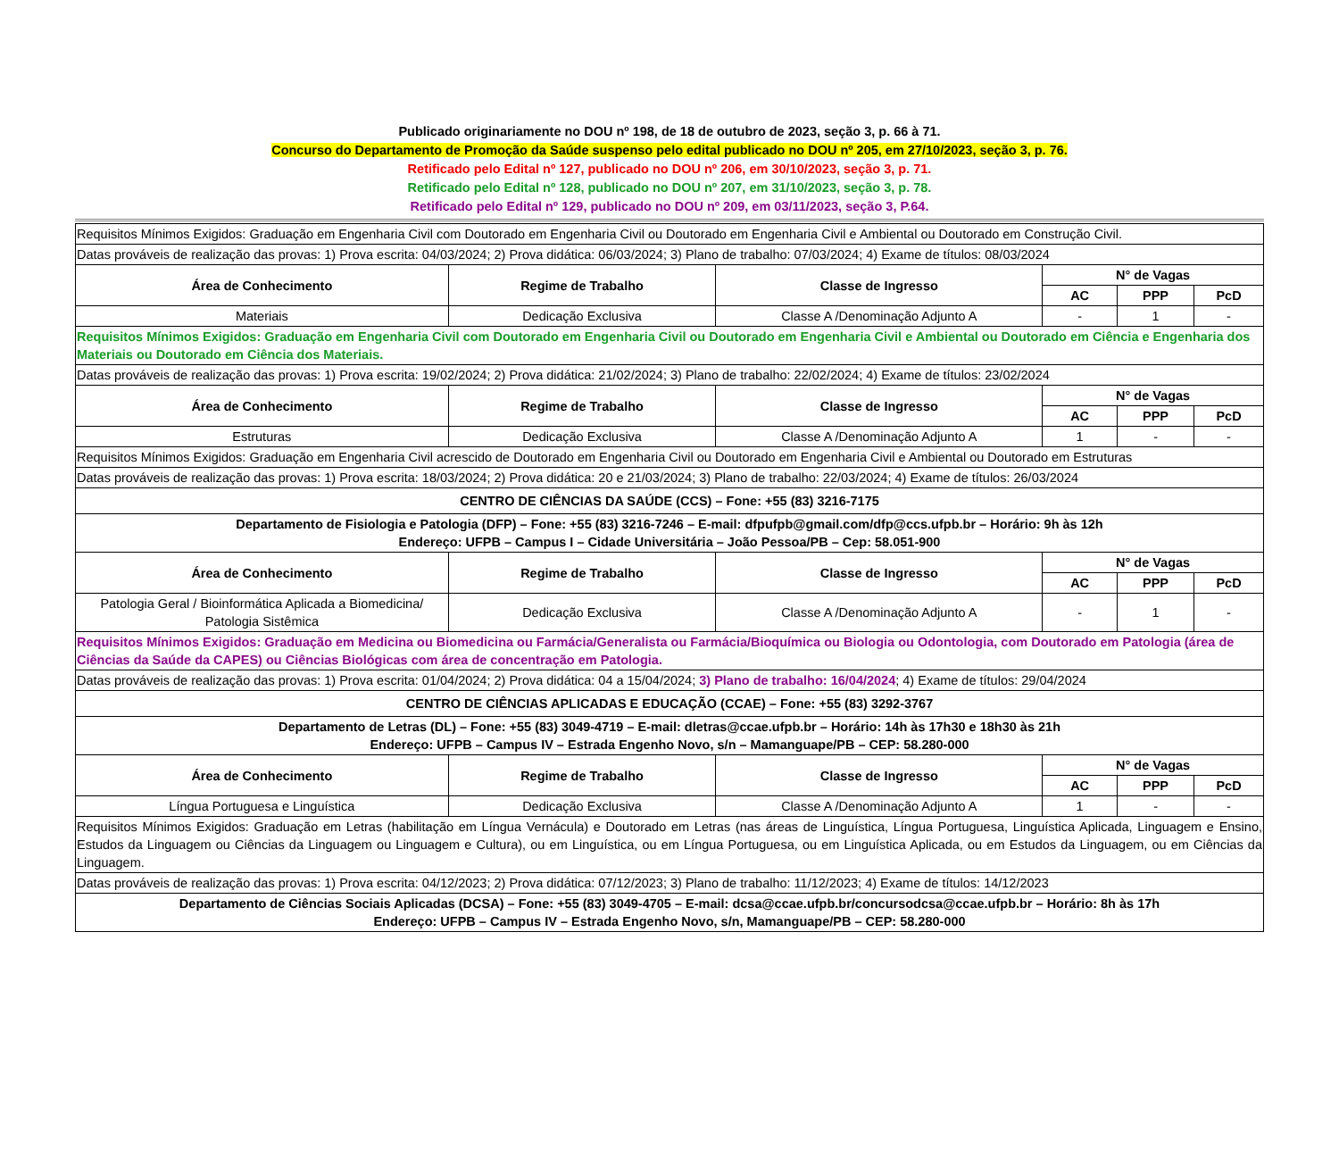Publicado originariamente no DOU nº 198, de 18 de outubro de 2023, seção 3, p. 66 à 71.
Concurso do Departamento de Promoção da Saúde suspenso pelo edital publicado no DOU nº 205, em 27/10/2023, seção 3, p. 76.
Retificado pelo Edital nº 127, publicado no DOU nº 206, em 30/10/2023, seção 3, p. 71.
Retificado pelo Edital nº 128, publicado no DOU nº 207, em 31/10/2023, seção 3, p. 78.
Retificado pelo Edital nº 129, publicado no DOU nº 209, em 03/11/2023, seção 3, P.64.
| Requisitos Mínimos Exigidos: Graduação em Engenharia Civil com Doutorado em Engenharia Civil ou Doutorado em Engenharia Civil e Ambiental ou Doutorado em Construção Civil. | | | | | |
| Datas prováveis de realização das provas: 1) Prova escrita: 04/03/2024; 2) Prova didática: 06/03/2024; 3) Plano de trabalho: 07/03/2024; 4) Exame de títulos: 08/03/2024 | | | | | |
| Área de Conhecimento | Regime de Trabalho | Classe de Ingresso | N° de Vagas | | |
| | | | AC | PPP | PcD |
| Materiais | Dedicação Exclusiva | Classe A /Denominação Adjunto A | - | 1 | - |
| Requisitos Mínimos Exigidos: Graduação em Engenharia Civil com Doutorado em Engenharia Civil ou Doutorado em Engenharia Civil e Ambiental ou Doutorado em Ciência e Engenharia dos Materiais ou Doutorado em Ciência dos Materiais. | | | | | |
| Datas prováveis de realização das provas: 1) Prova escrita: 19/02/2024; 2) Prova didática: 21/02/2024; 3) Plano de trabalho: 22/02/2024; 4) Exame de títulos: 23/02/2024 | | | | | |
| Área de Conhecimento | Regime de Trabalho | Classe de Ingresso | N° de Vagas | | |
| | | | AC | PPP | PcD |
| Estruturas | Dedicação Exclusiva | Classe A /Denominação Adjunto A | 1 | - | - |
| Requisitos Mínimos Exigidos: Graduação em Engenharia Civil acrescido de Doutorado em Engenharia Civil ou Doutorado em Engenharia Civil e Ambiental ou Doutorado em Estruturas | | | | | |
| Datas prováveis de realização das provas: 1) Prova escrita: 18/03/2024; 2) Prova didática: 20 e 21/03/2024; 3) Plano de trabalho: 22/03/2024; 4) Exame de títulos: 26/03/2024 | | | | | |
| CENTRO DE CIÊNCIAS DA SAÚDE (CCS) – Fone: +55 (83) 3216-7175 | | | | | |
| Departamento de Fisiologia e Patologia (DFP) – Fone: +55 (83) 3216-7246 – E-mail: dfpufpb@gmail.com/dfp@ccs.ufpb.br – Horário: 9h às 12h Endereço: UFPB – Campus I – Cidade Universitária – João Pessoa/PB – Cep: 58.051-900 | | | | | |
| Área de Conhecimento | Regime de Trabalho | Classe de Ingresso | N° de Vagas | | |
| | | | AC | PPP | PcD |
| Patologia Geral / Bioinformática Aplicada a Biomedicina/ Patologia Sistêmica | Dedicação Exclusiva | Classe A /Denominação Adjunto A | - | 1 | - |
| Requisitos Mínimos Exigidos: Graduação em Medicina ou Biomedicina ou Farmácia/Generalista ou Farmácia/Bioquímica ou Biologia ou Odontologia, com Doutorado em Patologia (área de Ciências da Saúde da CAPES) ou Ciências Biológicas com área de concentração em Patologia. | | | | | |
| Datas prováveis de realização das provas: 1) Prova escrita: 01/04/2024; 2) Prova didática: 04 a 15/04/2024; 3) Plano de trabalho: 16/04/2024 ; 4) Exame de títulos: 29/04/2024 | | | | | |
| CENTRO DE CIÊNCIAS APLICADAS E EDUCAÇÃO (CCAE) – Fone: +55 (83) 3292-3767 | | | | | |
| Departamento de Letras (DL) – Fone: +55 (83) 3049-4719 – E-mail: dletras@ccae.ufpb.br – Horário: 14h às 17h30 e 18h30 às 21h Endereço: UFPB – Campus IV – Estrada Engenho Novo, s/n – Mamanguape/PB – CEP: 58.280-000 | | | | | |
| Área de Conhecimento | Regime de Trabalho | Classe de Ingresso | N° de Vagas | | |
| | | | AC | PPP | PcD |
| Língua Portuguesa e Linguística | Dedicação Exclusiva | Classe A /Denominação Adjunto A | 1 | - | - |
| Requisitos Mínimos Exigidos: Graduação em Letras (habilitação em Língua Vernácula) e Doutorado em Letras (nas áreas de Linguística, Língua Portuguesa, Linguística Aplicada, Linguagem e Ensino, Estudos da Linguagem ou Ciências da Linguagem ou Linguagem e Cultura), ou em Linguística, ou em Língua Portuguesa, ou em Linguística Aplicada, ou em Estudos da Linguagem, ou em Ciências da Linguagem. | | | | | |
| Datas prováveis de realização das provas: 1) Prova escrita: 04/12/2023; 2) Prova didática: 07/12/2023; 3) Plano de trabalho: 11/12/2023; 4) Exame de títulos: 14/12/2023 | | | | | |
| Departamento de Ciências Sociais Aplicadas (DCSA) – Fone: +55 (83) 3049-4705 – E-mail: dcsa@ccae.ufpb.br/concursodcsa@ccae.ufpb.br – Horário: 8h às 17h Endereço: UFPB – Campus IV – Estrada Engenho Novo, s/n, Mamanguape/PB – CEP: 58.280-000 | | | | | |